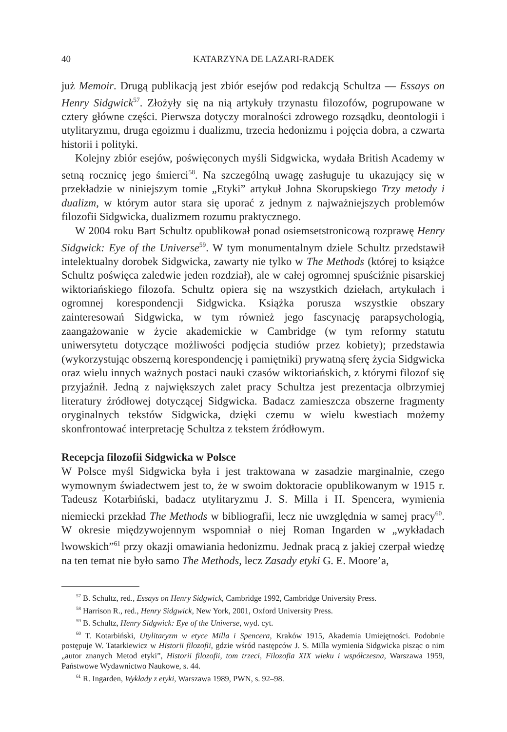40 KATARZYNA DE LAZARI-RADEK
już Memoir. Drugą publikacją jest zbiór esejów pod redakcją Schultza — Essays on Henry Sidgwick<sup>57</sup>. Złożyły się na nią artykuły trzynastu filozofów, pogrupowane w cztery główne części. Pierwsza dotyczy moralności zdrowego rozsądku, deontologii i utylitaryzmu, druga egoizmu i dualizmu, trzecia hedonizmu i pojęcia dobra, a czwarta historii i polityki.
Kolejny zbiór esejów, poświęconych myśli Sidgwicka, wydała British Academy w setną rocznicę jego śmierci<sup>58</sup>. Na szczególną uwagę zasługuje tu ukazujący się w przekładzie w niniejszym tomie „Etyki” artykuł Johna Skorupskiego Trzy metody i dualizm, w którym autor stara się uporać z jednym z najważniejszych problemów filozofii Sidgwicka, dualizmem rozumu praktycznego.
W 2004 roku Bart Schultz opublikował ponad osiemsetstronicową rozprawę Henry Sidgwick: Eye of the Universe<sup>59</sup>. W tym monumentalnym dziele Schultz przedstawił intelektualny dorobek Sidgwicka, zawarty nie tylko w The Methods (której to książce Schultz poświęca zaledwie jeden rozdział), ale w całej ogromnej spuściźnie pisarskiej wiktoriańskiego filozofa. Schultz opiera się na wszystkich dziełach, artykułach i ogromnej korespondencji Sidgwicka. Książka porusza wszystkie obszary zainteresowań Sidgwicka, w tym również jego fascynację parapsychologią, zaangażowanie w życie akademickie w Cambridge (w tym reformy statutu uniwersytetu dotyczące możliwości podjęcia studiów przez kobiety); przedstawia (wykorzystując obszerną korespondencję i pamiętniki) prywatną sferę życia Sidgwicka oraz wielu innych ważnych postaci nauki czasów wiktoriańskich, z którymi filozof się przyjaźnił. Jedną z największych zalet pracy Schultza jest prezentacja olbrzymiej literatury źródłowej dotyczącej Sidgwicka. Badacz zamieszcza obszerne fragmenty oryginalnych tekstów Sidgwicka, dzięki czemu w wielu kwestiach możemy skonfrontować interpretację Schultza z tekstem źródłowym.
Recepcja filozofii Sidgwicka w Polsce
W Polsce myśl Sidgwicka była i jest traktowana w zasadzie marginalnie, czego wymownym świadectwem jest to, że w swoim doktoracie opublikowanym w 1915 r. Tadeusz Kotarbiński, badacz utylitaryzmu J. S. Milla i H. Spencera, wymienia niemiecki przekład The Methods w bibliografii, lecz nie uwzględnia w samej pracy<sup>60</sup>. W okresie międzywojennym wspomniał o niej Roman Ingarden w „wykładach lwowskich”<sup>61</sup> przy okazji omawiania hedonizmu. Jednak pracą z jakiej czerpał wiedzę na ten temat nie było samo The Methods, lecz Zasady etyki G. E. Moore’a,
<sup>57</sup> B. Schultz, red., Essays on Henry Sidgwick, Cambridge 1992, Cambridge University Press.
<sup>58</sup> Harrison R., red., Henry Sidgwick, New York, 2001, Oxford University Press.
<sup>59</sup> B. Schultz, Henry Sidgwick: Eye of the Universe, wyd. cyt.
<sup>60</sup> T. Kotarbiński, Utylitaryzm w etyce Milla i Spencera, Kraków 1915, Akademia Umiejętności. Podobnie postępuje W. Tatarkiewicz w Historii filozofii, gdzie wśród następców J. S. Milla wymienia Sidgwicka pisząc o nim „autor znanych Metod etyki”, Historii filozofii, tom trzeci, Filozofia XIX wieku i współczesna, Warszawa 1959, Państwowe Wydawnictwo Naukowe, s. 44.
<sup>61</sup> R. Ingarden, Wykłady z etyki, Warszawa 1989, PWN, s. 92–98.